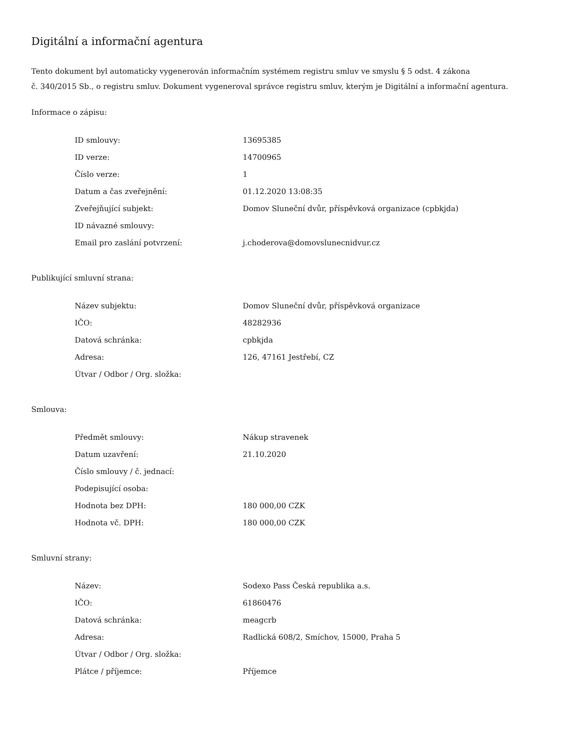Digitální a informační agentura
Tento dokument byl automaticky vygenerován informačním systémem registru smluv ve smyslu § 5 odst. 4 zákona
č. 340/2015 Sb., o registru smluv. Dokument vygeneroval správce registru smluv, kterým je Digitální a informační agentura.
Informace o zápisu:
| ID smlouvy: | 13695385 |
| ID verze: | 14700965 |
| Číslo verze: | 1 |
| Datum a čas zveřejnění: | 01.12.2020 13:08:35 |
| Zveřejňující subjekt: | Domov Sluneční dvůr, příspěvková organizace (cpbkjda) |
| ID návazné smlouvy: | |
| Email pro zaslání potvrzení: | j.choderova@domovslunecnidvur.cz |
Publikující smluvní strana:
| Název subjektu: | Domov Sluneční dvůr, příspěvková organizace |
| IČO: | 48282936 |
| Datová schránka: | cpbkjda |
| Adresa: | 126, 47161 Jestřebí, CZ |
| Útvar / Odbor / Org. složka: | |
Smlouva:
| Předmět smlouvy: | Nákup stravenek |
| Datum uzavření: | 21.10.2020 |
| Číslo smlouvy / č. jednací: | |
| Podepisující osoba: | |
| Hodnota bez DPH: | 180 000,00 CZK |
| Hodnota vč. DPH: | 180 000,00 CZK |
Smluvní strany:
| Název: | Sodexo Pass Česká republika a.s. |
| IČO: | 61860476 |
| Datová schránka: | meagcrb |
| Adresa: | Radlická 608/2, Smíchov, 15000, Praha 5 |
| Útvar / Odbor / Org. složka: | |
| Plátce / příjemce: | Příjemce |